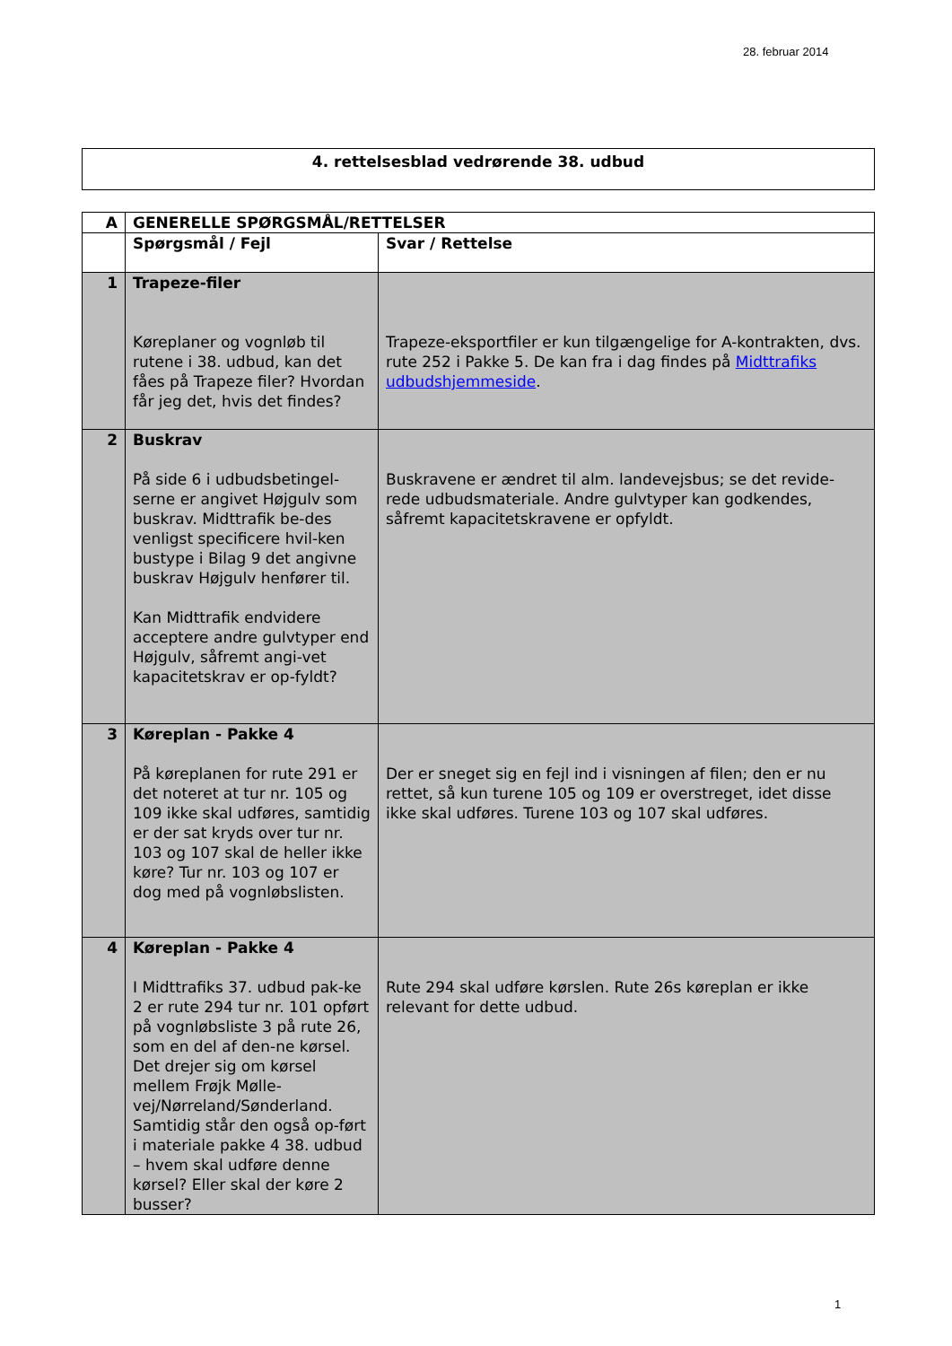28. februar 2014
4. rettelsesblad vedrørende 38. udbud
| A | GENERELLE SPØRGSMÅL/RETTELSER | |
| --- | --- | --- |
| | Spørgsmål / Fejl | Svar / Rettelse |
| 1 | Trapeze-filer Køreplaner og vognløb til rutene i 38. udbud, kan det fåes på Trapeze filer? Hvordan får jeg det, hvis det findes? | Trapeze-eksportfiler er kun tilgængelige for A-kontrakten, dvs. rute 252 i Pakke 5. De kan fra i dag findes på Midttrafiks udbudshjemmeside . |
| 2 | Buskrav På side 6 i udbudsbetingel-serne er angivet Højgulv som buskrav. Midttrafik be-des venligst specificere hvil-ken bustype i Bilag 9 det angivne buskrav Højgulv henfører til. Kan Midttrafik endvidere acceptere andre gulvtyper end Højgulv, såfremt angi-vet kapacitetskrav er op-fyldt? | Buskravene er ændret til alm. landevejsbus; se det revide-rede udbudsmateriale. Andre gulvtyper kan godkendes, såfremt kapacitetskravene er opfyldt. |
| 3 | Køreplan - Pakke 4 På køreplanen for rute 291 er det noteret at tur nr. 105 og 109 ikke skal udføres, samtidig er der sat kryds over tur nr. 103 og 107 skal de heller ikke køre? Tur nr. 103 og 107 er dog med på vognløbslisten. | Der er sneget sig en fejl ind i visningen af filen; den er nu rettet, så kun turene 105 og 109 er overstreget, idet disse ikke skal udføres. Turene 103 og 107 skal udføres. |
| 4 | Køreplan - Pakke 4 I Midttrafiks 37. udbud pak-ke 2 er rute 294 tur nr. 101 opført på vognløbsliste 3 på rute 26, som en del af den-ne kørsel. Det drejer sig om kørsel mellem Frøjk Mølle-vej/Nørreland/Sønderland. Samtidig står den også op-ført i materiale pakke 4 38. udbud – hvem skal udføre denne kørsel? Eller skal der køre 2 busser? | Rute 294 skal udføre kørslen. Rute 26s køreplan er ikke relevant for dette udbud. |
1